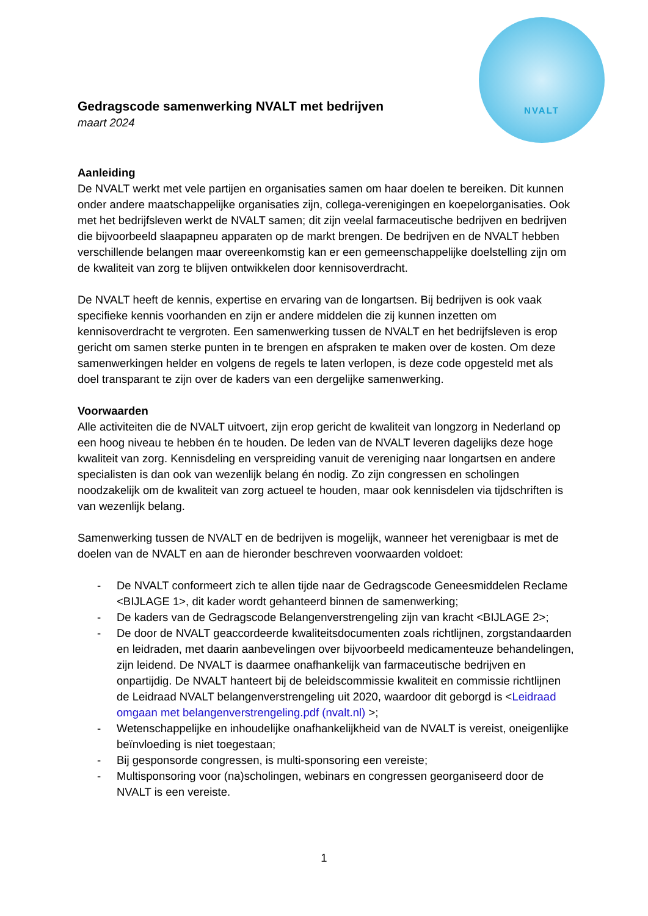NVALT
Gedragscode samenwerking NVALT met bedrijven
maart 2024
Aanleiding
De NVALT werkt met vele partijen en organisaties samen om haar doelen te bereiken. Dit kunnen onder andere maatschappelijke organisaties zijn, collega-verenigingen en koepelorganisaties. Ook met het bedrijfsleven werkt de NVALT samen; dit zijn veelal farmaceutische bedrijven en bedrijven die bijvoorbeeld slaapapneu apparaten op de markt brengen. De bedrijven en de NVALT hebben verschillende belangen maar overeenkomstig kan er een gemeenschappelijke doelstelling zijn om de kwaliteit van zorg te blijven ontwikkelen door kennisoverdracht.
De NVALT heeft de kennis, expertise en ervaring van de longartsen. Bij bedrijven is ook vaak specifieke kennis voorhanden en zijn er andere middelen die zij kunnen inzetten om kennisoverdracht te vergroten. Een samenwerking tussen de NVALT en het bedrijfsleven is erop gericht om samen sterke punten in te brengen en afspraken te maken over de kosten. Om deze samenwerkingen helder en volgens de regels te laten verlopen, is deze code opgesteld met als doel transparant te zijn over de kaders van een dergelijke samenwerking.
Voorwaarden
Alle activiteiten die de NVALT uitvoert, zijn erop gericht de kwaliteit van longzorg in Nederland op een hoog niveau te hebben én te houden. De leden van de NVALT leveren dagelijks deze hoge kwaliteit van zorg. Kennisdeling en verspreiding vanuit de vereniging naar longartsen en andere specialisten is dan ook van wezenlijk belang én nodig. Zo zijn congressen en scholingen noodzakelijk om de kwaliteit van zorg actueel te houden, maar ook kennisdelen via tijdschriften is van wezenlijk belang.
Samenwerking tussen de NVALT en de bedrijven is mogelijk, wanneer het verenigbaar is met de doelen van de NVALT en aan de hieronder beschreven voorwaarden voldoet:
- De NVALT conformeert zich te allen tijde naar de Gedragscode Geneesmiddelen Reclame <BIJLAGE 1>, dit kader wordt gehanteerd binnen de samenwerking;
- De kaders van de Gedragscode Belangenverstrengeling zijn van kracht <BIJLAGE 2>;
- De door de NVALT geaccordeerde kwaliteitsdocumenten zoals richtlijnen, zorgstandaarden en leidraden, met daarin aanbevelingen over bijvoorbeeld medicamenteuze behandelingen, zijn leidend. De NVALT is daarmee onafhankelijk van farmaceutische bedrijven en onpartijdig. De NVALT hanteert bij de beleidscommissie kwaliteit en commissie richtlijnen de Leidraad NVALT belangenverstrengeling uit 2020, waardoor dit geborgd is <Leidraad omgaan met belangenverstrengeling.pdf (nvalt.nl) >;
- Wetenschappelijke en inhoudelijke onafhankelijkheid van de NVALT is vereist, oneigenlijke beïnvloeding is niet toegestaan;
- Bij gesponsorde congressen, is multi-sponsoring een vereiste;
- Multisponsoring voor (na)scholingen, webinars en congressen georganiseerd door de NVALT is een vereiste.
1